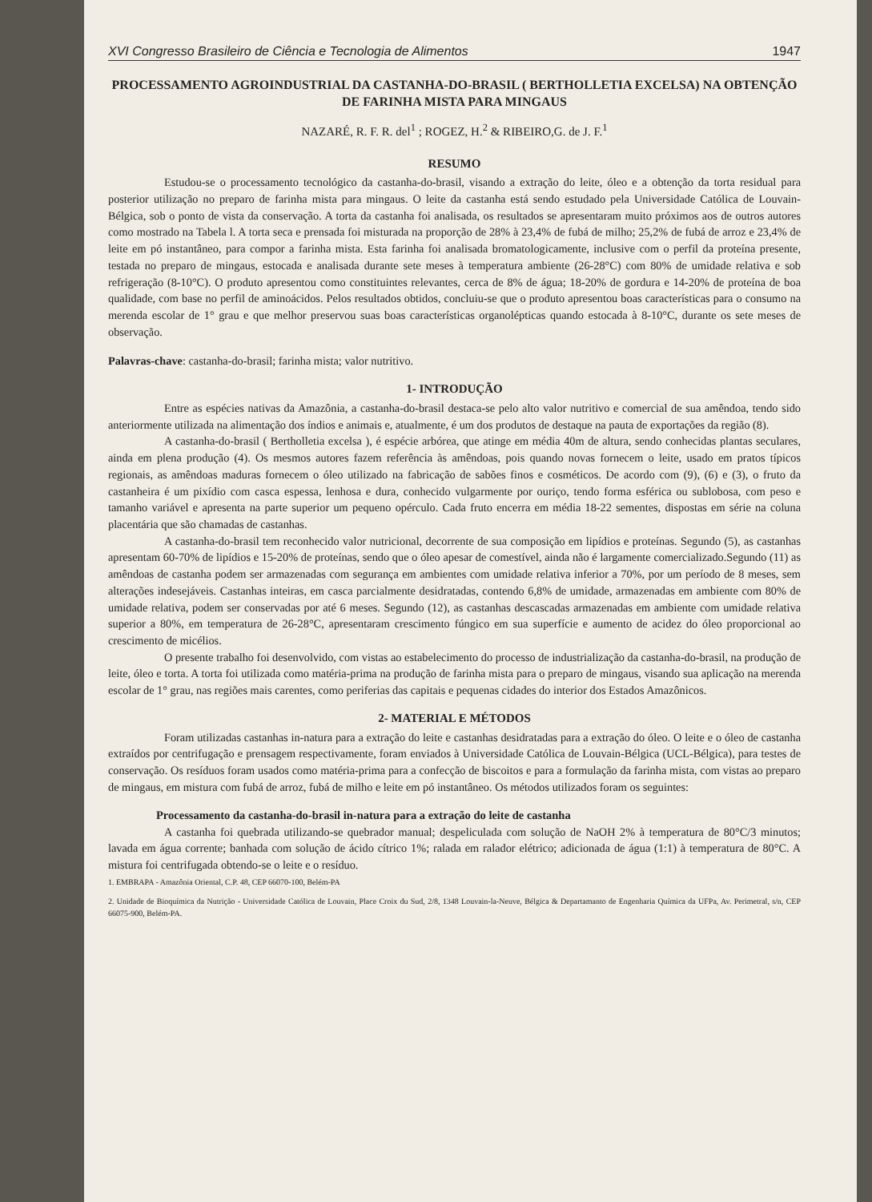XVI Congresso Brasileiro de Ciência e Tecnologia de Alimentos 1947
PROCESSAMENTO AGROINDUSTRIAL DA CASTANHA-DO-BRASIL ( BERTHOLLETIA EXCELSA) NA OBTENÇÃO DE FARINHA MISTA PARA MINGAUS
NAZARÉ, R. F. R. del<sup>1</sup> ; ROGEZ, H.<sup>2</sup> & RIBEIRO,G. de J. F.<sup>1</sup>
RESUMO
Estudou-se o processamento tecnológico da castanha-do-brasil, visando a extração do leite, óleo e a obtenção da torta residual para posterior utilização no preparo de farinha mista para mingaus. O leite da castanha está sendo estudado pela Universidade Católica de Louvain- Bélgica, sob o ponto de vista da conservação. A torta da castanha foi analisada, os resultados se apresentaram muito próximos aos de outros autores como mostrado na Tabela l. A torta seca e prensada foi misturada na proporção de 28% à 23,4% de fubá de milho; 25,2% de fubá de arroz e 23,4% de leite em pó instantâneo, para compor a farinha mista. Esta farinha foi analisada bromatologicamente, inclusive com o perfil da proteína presente, testada no preparo de mingaus, estocada e analisada durante sete meses à temperatura ambiente (26-28°C) com 80% de umidade relativa e sob refrigeração (8-10°C). O produto apresentou como constituintes relevantes, cerca de 8% de água; 18-20% de gordura e 14-20% de proteína de boa qualidade, com base no perfil de aminoácidos. Pelos resultados obtidos, concluiu-se que o produto apresentou boas características para o consumo na merenda escolar de 1° grau e que melhor preservou suas boas características organolépticas quando estocada à 8-10°C, durante os sete meses de observação.
Palavras-chave: castanha-do-brasil; farinha mista; valor nutritivo.
1- INTRODUÇÃO
Entre as espécies nativas da Amazônia, a castanha-do-brasil destaca-se pelo alto valor nutritivo e comercial de sua amêndoa, tendo sido anteriormente utilizada na alimentação dos índios e animais e, atualmente, é um dos produtos de destaque na pauta de exportações da região (8).
A castanha-do-brasil ( Bertholletia excelsa ), é espécie arbórea, que atinge em média 40m de altura, sendo conhecidas plantas seculares, ainda em plena produção (4). Os mesmos autores fazem referência às amêndoas, pois quando novas fornecem o leite, usado em pratos típicos regionais, as amêndoas maduras fornecem o óleo utilizado na fabricação de sabões finos e cosméticos. De acordo com (9), (6) e (3), o fruto da castanheira é um pixídio com casca espessa, lenhosa e dura, conhecido vulgarmente por ouriço, tendo forma esférica ou sublobosa, com peso e tamanho variável e apresenta na parte superior um pequeno opérculo. Cada fruto encerra em média 18-22 sementes, dispostas em série na coluna placentária que são chamadas de castanhas.
A castanha-do-brasil tem reconhecido valor nutricional, decorrente de sua composição em lipídios e proteínas. Segundo (5), as castanhas apresentam 60-70% de lipídios e 15-20% de proteínas, sendo que o óleo apesar de comestível, ainda não é largamente comercializado.Segundo (11) as amêndoas de castanha podem ser armazenadas com segurança em ambientes com umidade relativa inferior a 70%, por um período de 8 meses, sem alterações indesejáveis. Castanhas inteiras, em casca parcialmente desidratadas, contendo 6,8% de umidade, armazenadas em ambiente com 80% de umidade relativa, podem ser conservadas por até 6 meses. Segundo (12), as castanhas descascadas armazenadas em ambiente com umidade relativa superior a 80%, em temperatura de 26-28°C, apresentaram crescimento fúngico em sua superfície e aumento de acidez do óleo proporcional ao crescimento de micélios.
O presente trabalho foi desenvolvido, com vistas ao estabelecimento do processo de industrialização da castanha-do-brasil, na produção de leite, óleo e torta. A torta foi utilizada como matéria-prima na produção de farinha mista para o preparo de mingaus, visando sua aplicação na merenda escolar de 1° grau, nas regiões mais carentes, como periferias das capitais e pequenas cidades do interior dos Estados Amazônicos.
2- MATERIAL E MÉTODOS
Foram utilizadas castanhas in-natura para a extração do leite e castanhas desidratadas para a extração do óleo. O leite e o óleo de castanha extraídos por centrifugação e prensagem respectivamente, foram enviados à Universidade Católica de Louvain-Bélgica (UCL-Bélgica), para testes de conservação. Os resíduos foram usados como matéria-prima para a confecção de biscoitos e para a formulação da farinha mista, com vistas ao preparo de mingaus, em mistura com fubá de arroz, fubá de milho e leite em pó instantâneo. Os métodos utilizados foram os seguintes:
Processamento da castanha-do-brasil in-natura para a extração do leite de castanha
A castanha foi quebrada utilizando-se quebrador manual; despeliculada com solução de NaOH 2% à temperatura de 80°C/3 minutos; lavada em água corrente; banhada com solução de ácido cítrico 1%; ralada em ralador elétrico; adicionada de água (1:1) à temperatura de 80°C. A mistura foi centrifugada obtendo-se o leite e o resíduo.
1. EMBRAPA - Amazônia Oriental, C.P. 48, CEP 66070-100, Belém-PA
2. Unidade de Bioquímica da Nutrição - Universidade Católica de Louvain, Place Croix du Sud, 2/8, 1348 Louvain-la-Neuve, Bélgica & Departamanto de Engenharia Química da UFPa, Av. Perimetral, s/n, CEP 66075-900, Belém-PA.